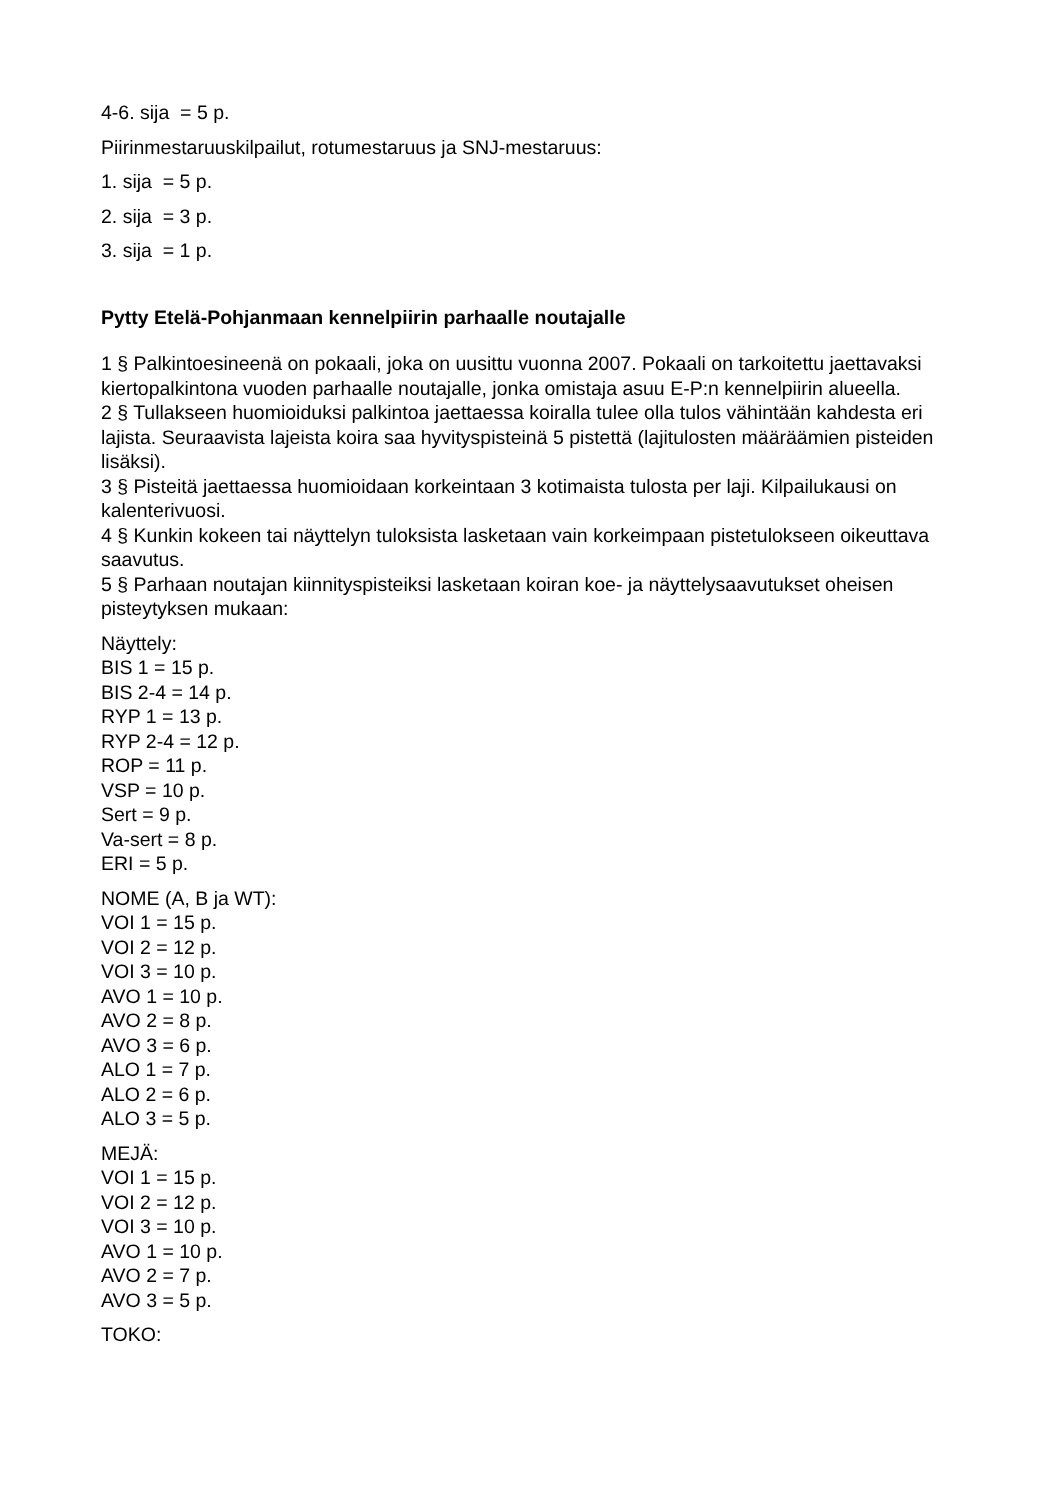4-6. sija = 5 p.
Piirinmestaruuskilpailut, rotumestaruus ja SNJ-mestaruus:
1. sija = 5 p.
2. sija = 3 p.
3. sija = 1 p.
Pytty Etelä-Pohjanmaan kennelpiirin parhaalle noutajalle
1 § Palkintoesineenä on pokaali, joka on uusittu vuonna 2007. Pokaali on tarkoitettu jaettavaksi kiertopalkintona vuoden parhaalle noutajalle, jonka omistaja asuu E-P:n kennelpiirin alueella.
2 § Tullakseen huomioiduksi palkintoa jaettaessa koiralla tulee olla tulos vähintään kahdesta eri lajista. Seuraavista lajeista koira saa hyvityspisteinä 5 pistettä (lajitulosten määräämien pisteiden lisäksi).
3 § Pisteitä jaettaessa huomioidaan korkeintaan 3 kotimaista tulosta per laji. Kilpailukausi on kalenterivuosi.
4 § Kunkin kokeen tai näyttelyn tuloksista lasketaan vain korkeimpaan pistetulokseen oikeuttava saavutus.
5 § Parhaan noutajan kiinnityspisteiksi lasketaan koiran koe- ja näyttelysaavutukset oheisen pisteytyksen mukaan:
Näyttely:
BIS 1 = 15 p.
BIS 2-4 = 14 p.
RYP 1 = 13 p.
RYP 2-4 = 12 p.
ROP = 11 p.
VSP = 10 p.
Sert = 9 p.
Va-sert = 8 p.
ERI = 5 p.
NOME (A, B ja WT):
VOI 1 = 15 p.
VOI 2 = 12 p.
VOI 3 = 10 p.
AVO 1 = 10 p.
AVO 2 = 8 p.
AVO 3 = 6 p.
ALO 1 = 7 p.
ALO 2 = 6 p.
ALO 3 = 5 p.
MEJÄ:
VOI 1 = 15 p.
VOI 2 = 12 p.
VOI 3 = 10 p.
AVO 1 = 10 p.
AVO 2 = 7 p.
AVO 3 = 5 p.
TOKO: